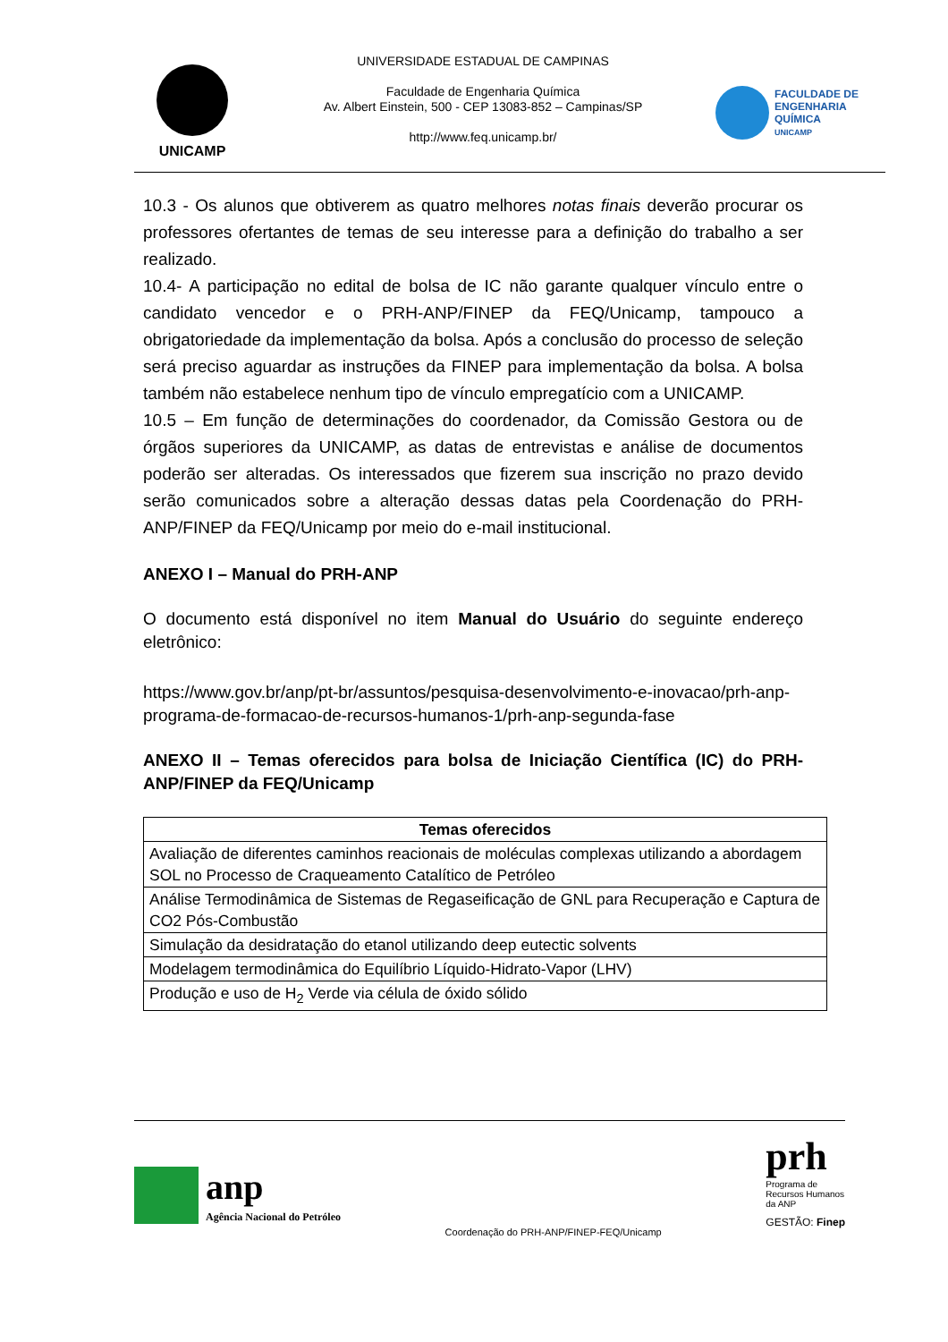UNICAMP
UNIVERSIDADE ESTADUAL DE CAMPINAS
Faculdade de Engenharia Química
Av. Albert Einstein, 500 - CEP 13083-852 – Campinas/SP
http://www.feq.unicamp.br/
FACULDADE DE
ENGENHARIA
QUÍMICA
UNICAMP
10.3 - Os alunos que obtiverem as quatro melhores notas finais deverão procurar os professores ofertantes de temas de seu interesse para a definição do trabalho a ser realizado.
10.4- A participação no edital de bolsa de IC não garante qualquer vínculo entre o candidato vencedor e o PRH-ANP/FINEP da FEQ/Unicamp, tampouco a obrigatoriedade da implementação da bolsa. Após a conclusão do processo de seleção será preciso aguardar as instruções da FINEP para implementação da bolsa. A bolsa também não estabelece nenhum tipo de vínculo empregatício com a UNICAMP.
10.5 – Em função de determinações do coordenador, da Comissão Gestora ou de órgãos superiores da UNICAMP, as datas de entrevistas e análise de documentos poderão ser alteradas. Os interessados que fizerem sua inscrição no prazo devido serão comunicados sobre a alteração dessas datas pela Coordenação do PRH-ANP/FINEP da FEQ/Unicamp por meio do e-mail institucional.
ANEXO I – Manual do PRH-ANP
O documento está disponível no item Manual do Usuário do seguinte endereço eletrônico:
https://www.gov.br/anp/pt-br/assuntos/pesquisa-desenvolvimento-e-inovacao/prh-anp-programa-de-formacao-de-recursos-humanos-1/prh-anp-segunda-fase
ANEXO II – Temas oferecidos para bolsa de Iniciação Científica (IC) do PRH-ANP/FINEP da FEQ/Unicamp
| Temas oferecidos |
| --- |
| Avaliação de diferentes caminhos reacionais de moléculas complexas utilizando a abordagem SOL no Processo de Craqueamento Catalítico de Petróleo |
| Análise Termodinâmica de Sistemas de Regaseificação de GNL para Recuperação e Captura de CO2 Pós-Combustão |
| Simulação da desidratação do etanol utilizando deep eutectic solvents |
| Modelagem termodinâmica do Equilíbrio Líquido-Hidrato-Vapor (LHV) |
| Produção e uso de H<sub>2</sub> Verde via célula de óxido sólido |
anp
Agência Nacional do Petróleo
Coordenação do PRH-ANP/FINEP-FEQ/Unicamp
prh
Programa de
Recursos Humanos
da ANP
GESTÃO: Finep